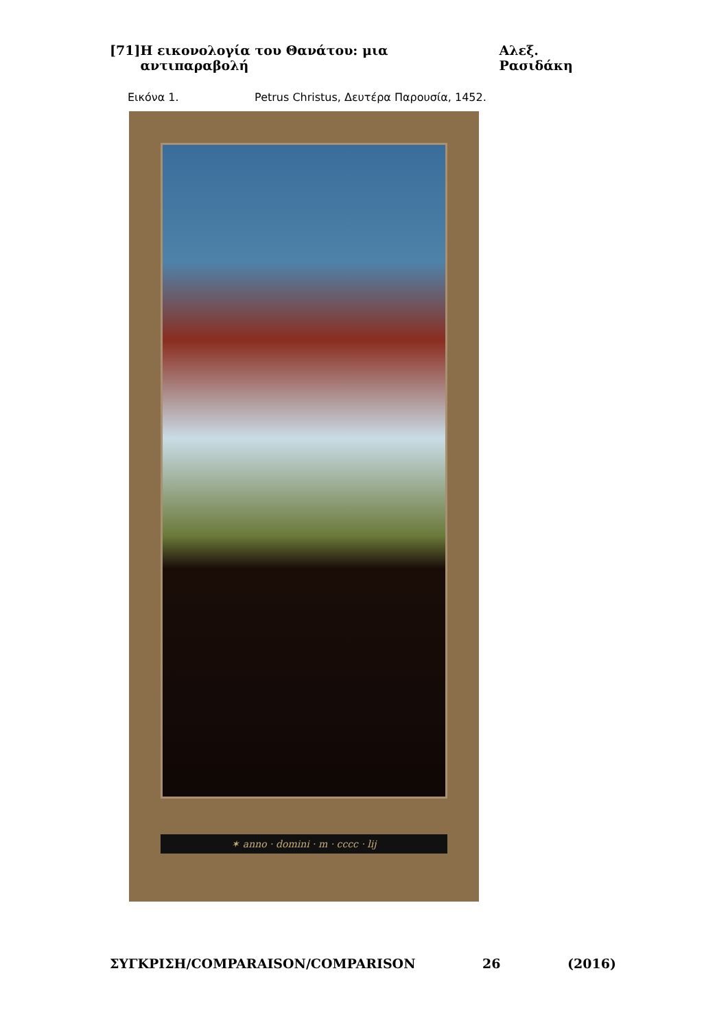[71] Η εικονολογία του Θανάτου: μια αντιπαραβολή Αλεξ. Ρασιδάκη
Εικόνα 1. Petrus Christus, Δευτέρα Παρουσία, 1452.
✶ anno · domini · m · cccc · lij
ΣΥΓΚΡΙΣΗ/COMPARAISON/COMPARISON 26 (2016)